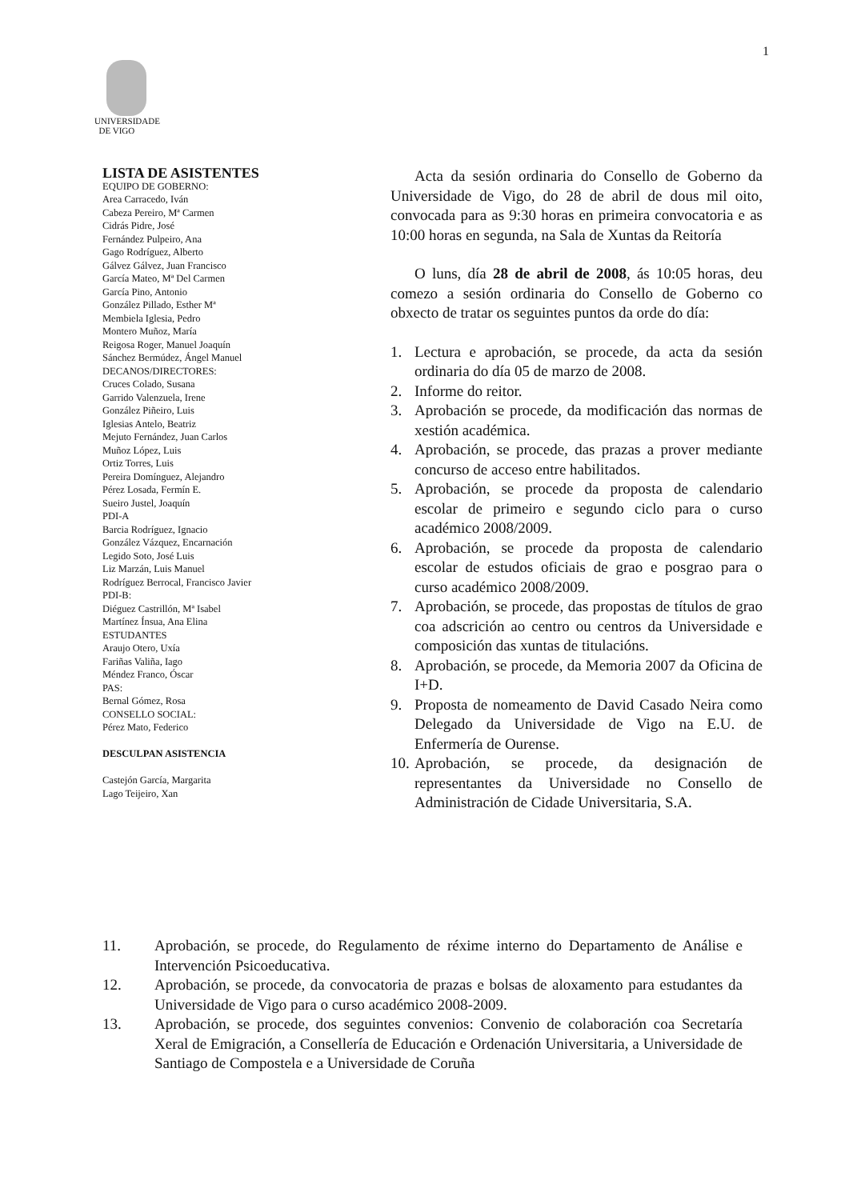1
UNIVERSIDADE
DE VIGO
LISTA DE ASISTENTES
EQUIPO DE GOBERNO:
Area Carracedo, Iván
Cabeza Pereiro, Mª Carmen
Cidrás Pidre, José
Fernández Pulpeiro, Ana
Gago Rodríguez, Alberto
Gálvez Gálvez, Juan Francisco
García Mateo, Mª Del Carmen
García Pino, Antonio
González Pillado, Esther Mª
Membiela Iglesia, Pedro
Montero Muñoz, María
Reigosa Roger, Manuel Joaquín
Sánchez Bermúdez, Ángel Manuel
DECANOS/DIRECTORES:
Cruces Colado, Susana
Garrido Valenzuela, Irene
González Piñeiro, Luis
Iglesias Antelo, Beatriz
Mejuto Fernández, Juan Carlos
Muñoz López, Luis
Ortiz Torres, Luis
Pereira Domínguez, Alejandro
Pérez Losada, Fermín E.
Sueiro Justel, Joaquín
PDI-A
Barcia Rodríguez, Ignacio
González Vázquez, Encarnación
Legido Soto, José Luis
Liz Marzán, Luis Manuel
Rodríguez Berrocal, Francisco Javier
PDI-B:
Diéguez Castrillón, Mª Isabel
Martínez Ínsua, Ana Elina
ESTUDANTES
Araujo Otero, Uxía
Fariñas Valiña, Iago
Méndez Franco, Óscar
PAS:
Bernal Gómez, Rosa
CONSELLO SOCIAL:
Pérez Mato, Federico
DESCULPAN ASISTENCIA
Castejón García, Margarita
Lago Teijeiro, Xan
Acta da sesión ordinaria do Consello de Goberno da Universidade de Vigo, do 28 de abril de dous mil oito, convocada para as 9:30 horas en primeira convocatoria e as 10:00 horas en segunda, na Sala de Xuntas da Reitoría
O luns, día 28 de abril de 2008, ás 10:05 horas, deu comezo a sesión ordinaria do Consello de Goberno co obxecto de tratar os seguintes puntos da orde do día:
1. Lectura e aprobación, se procede, da acta da sesión ordinaria do día 05 de marzo de 2008.
2. Informe do reitor.
3. Aprobación se procede, da modificación das normas de xestión académica.
4. Aprobación, se procede, das prazas a prover mediante concurso de acceso entre habilitados.
5. Aprobación, se procede da proposta de calendario escolar de primeiro e segundo ciclo para o curso académico 2008/2009.
6. Aprobación, se procede da proposta de calendario escolar de estudos oficiais de grao e posgrao para o curso académico 2008/2009.
7. Aprobación, se procede, das propostas de títulos de grao coa adscrición ao centro ou centros da Universidade e composición das xuntas de titulacións.
8. Aprobación, se procede, da Memoria 2007 da Oficina de I+D.
9. Proposta de nomeamento de David Casado Neira como Delegado da Universidade de Vigo na E.U. de Enfermería de Ourense.
10. Aprobación, se procede, da designación de representantes da Universidade no Consello de Administración de Cidade Universitaria, S.A.
11. Aprobación, se procede, do Regulamento de réxime interno do Departamento de Análise e Intervención Psicoeducativa.
12. Aprobación, se procede, da convocatoria de prazas e bolsas de aloxamento para estudantes da Universidade de Vigo para o curso académico 2008-2009.
13. Aprobación, se procede, dos seguintes convenios: Convenio de colaboración coa Secretaría Xeral de Emigración, a Consellería de Educación e Ordenación Universitaria, a Universidade de Santiago de Compostela e a Universidade de Coruña